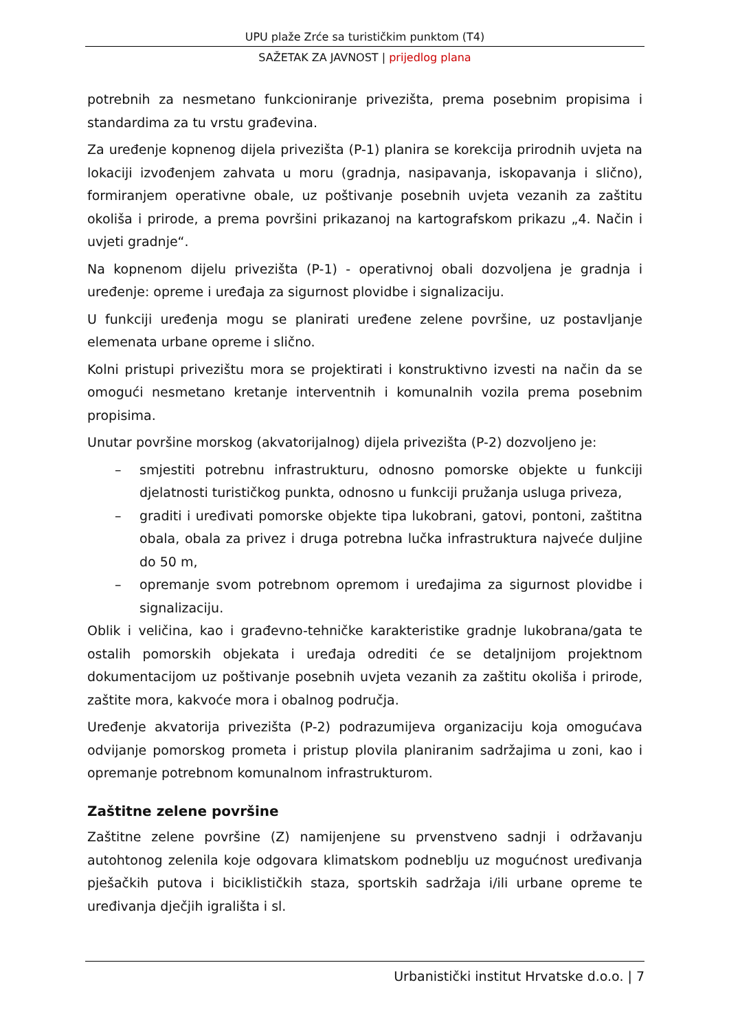UPU plaže Zrće sa turističkim punktom (T4)
SAŽETAK ZA JAVNOST | prijedlog plana
potrebnih za nesmetano funkcioniranje privezišta, prema posebnim propisima i standardima za tu vrstu građevina.
Za uređenje kopnenog dijela privezišta (P-1) planira se korekcija prirodnih uvjeta na lokaciji izvođenjem zahvata u moru (gradnja, nasipavanja, iskopavanja i slično), formiranjem operativne obale, uz poštivanje posebnih uvjeta vezanih za zaštitu okoliša i prirode, a prema površini prikazanoj na kartografskom prikazu „4. Način i uvjeti gradnje“.
Na kopnenom dijelu privezišta (P-1) - operativnoj obali dozvoljena je gradnja i uređenje: opreme i uređaja za sigurnost plovidbe i signalizaciju.
U funkciji uređenja mogu se planirati uređene zelene površine, uz postavljanje elemenata urbane opreme i slično.
Kolni pristupi privezištu mora se projektirati i konstruktivno izvesti na način da se omogući nesmetano kretanje interventnih i komunalnih vozila prema posebnim propisima.
Unutar površine morskog (akvatorijalnog) dijela privezišta (P-2) dozvoljeno je:
– smjestiti potrebnu infrastrukturu, odnosno pomorske objekte u funkciji djelatnosti turističkog punkta, odnosno u funkciji pružanja usluga priveza,
– graditi i uređivati pomorske objekte tipa lukobrani, gatovi, pontoni, zaštitna obala, obala za privez i druga potrebna lučka infrastruktura najveće duljine do 50 m,
– opremanje svom potrebnom opremom i uređajima za sigurnost plovidbe i signalizaciju.
Oblik i veličina, kao i građevno-tehničke karakteristike gradnje lukobrana/gata te ostalih pomorskih objekata i uređaja odrediti će se detaljnijom projektnom dokumentacijom uz poštivanje posebnih uvjeta vezanih za zaštitu okoliša i prirode, zaštite mora, kakvoće mora i obalnog područja.
Uređenje akvatorija privezišta (P-2) podrazumijeva organizaciju koja omogućava odvijanje pomorskog prometa i pristup plovila planiranim sadržajima u zoni, kao i opremanje potrebnom komunalnom infrastrukturom.
Zaštitne zelene površine
Zaštitne zelene površine (Z) namijenjene su prvenstveno sadnji i održavanju autohtonog zelenila koje odgovara klimatskom podneblju uz mogućnost uređivanja pješačkih putova i biciklističkih staza, sportskih sadržaja i/ili urbane opreme te uređivanja dječjih igrališta i sl.
Urbanistički institut Hrvatske d.o.o. | 7